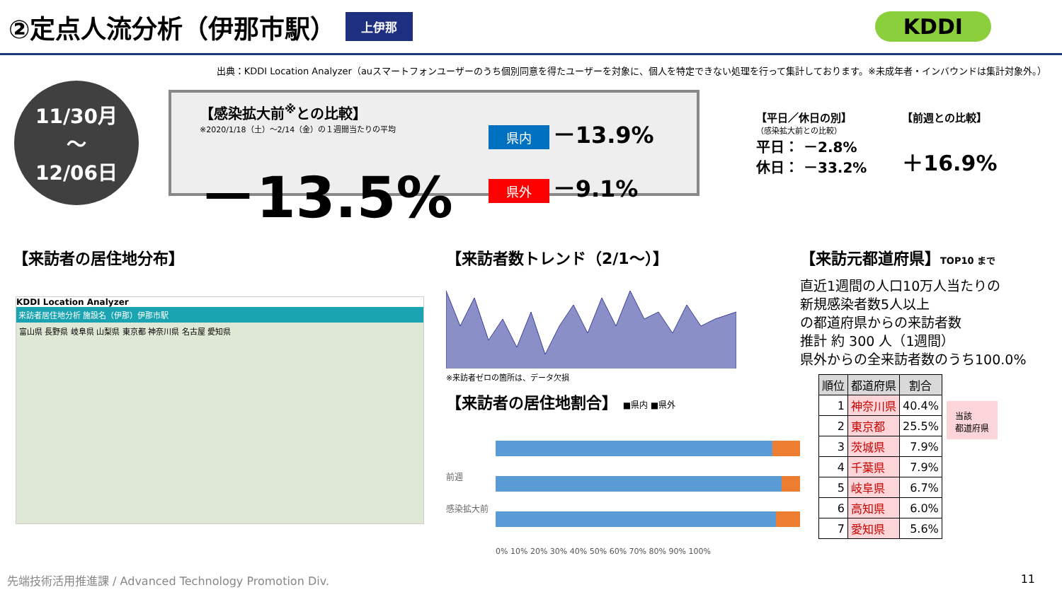②定点人流分析（伊那市駅）
上伊那 KDDI
出典：KDDI Location Analyzer（auスマートフォンユーザーのうち個別同意を得たユーザーを対象に、個人を特定できない処理を行って集計しております。※未成年者・インバウンドは集計対象外。）
11/30月
〜
12/06日
【感染拡大前<sup>※</sup>との比較】
※2020/1/18（土）～2/14（金）の１週間当たりの平均
－13.5%
県内 －13.9%
県外 －9.1%
【平日／休日の別】
（感染拡大前との比較）
平日： －2.8%
休日： －33.2%
【前週との比較】
＋16.9%
【来訪者の居住地分布】
KDDI Location Analyzer
来訪者居住地分析 施設名（伊那）伊那市駅
富山県 長野県 岐阜県 山梨県 東京都 神奈川県 名古屋 愛知県
【来訪者数トレンド（2/1〜）】
※来訪者ゼロの箇所は、データ欠損
【来訪者の居住地割合】 ■県内 ■県外
前週
感染拡大前
0% 10% 20% 30% 40% 50% 60% 70% 80% 90% 100%
【来訪元都道府県】TOP10 まで
直近1週間の人口10万人当たりの
新規感染者数5人以上
の都道府県からの来訪者数
推計 約 300 人（1週間）
県外からの全来訪者数のうち100.0%
| 順位 | 都道府県 | 割合 |
| --- | --- | --- |
| 1 | 神奈川県 | 40.4% |
| 2 | 東京都 | 25.5% |
| 3 | 茨城県 | 7.9% |
| 4 | 千葉県 | 7.9% |
| 5 | 岐阜県 | 6.7% |
| 6 | 高知県 | 6.0% |
| 7 | 愛知県 | 5.6% |
当該
都道府県
先端技術活用推進課 / Advanced Technology Promotion Div.
11